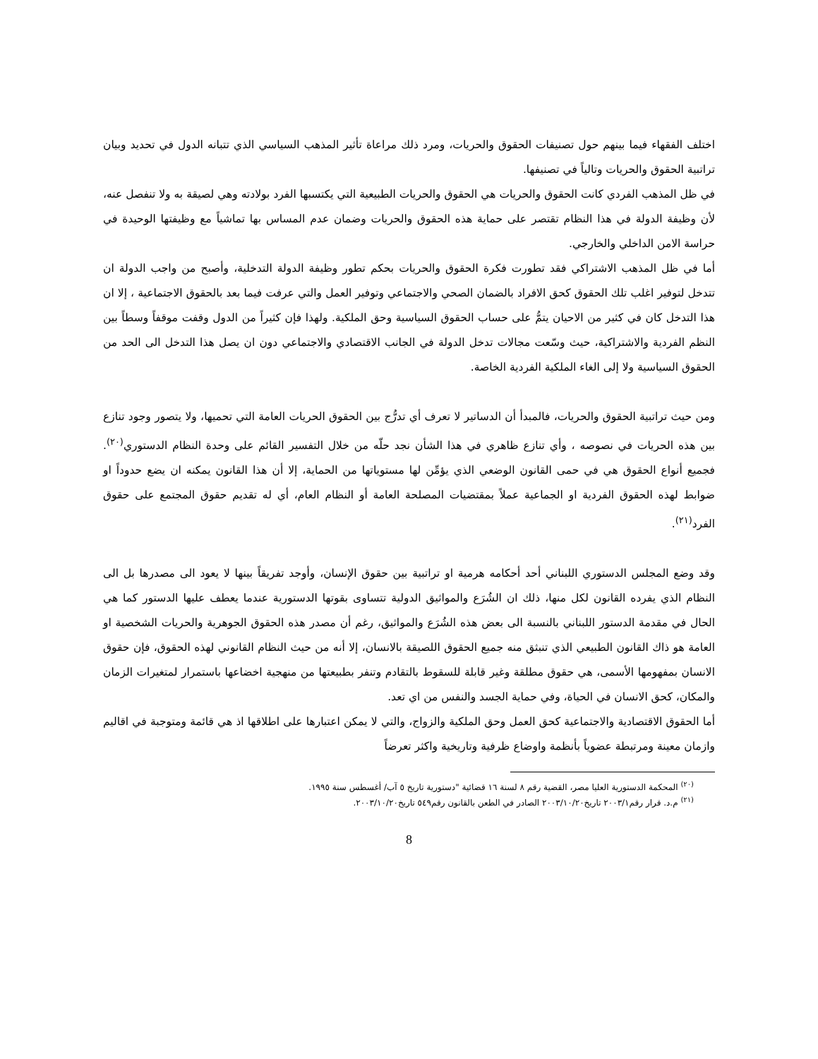اختلف الفقهاء فيما بينهم حول تصنيفات الحقوق والحريات، ومرد ذلك مراعاة تأثير المذهب السياسي الذي تتبانه الدول في تحديد وبيان تراتبية الحقوق والحريات وتالياً في تصنيفها.
في ظل المذهب الفردي كانت الحقوق والحريات هي الحقوق والحريات الطبيعية التي يكتسبها الفرد بولادته وهي لصيقة به ولا تنفصل عنه، لأن وظيفة الدولة في هذا النظام تقتصر على حماية هذه الحقوق والحريات وضمان عدم المساس بها تماشياً مع وظيفتها الوحيدة في حراسة الامن الداخلي والخارجي.
أما في ظل المذهب الاشتراكي فقد تطورت فكرة الحقوق والحريات بحكم تطور وظيفة الدولة التدخلية، وأصبح من واجب الدولة ان تتدخل لتوفير اغلب تلك الحقوق كحق الافراد بالضمان الصحي والاجتماعي وتوفير العمل والتي عرفت فيما بعد بالحقوق الاجتماعية ، إلا ان هذا التدخل كان في كثير من الاحيان يتمُّ على حساب الحقوق السياسية وحق الملكية. ولهذا فإن كثيراً من الدول وقفت موقفاً وسطاً بين النظم الفردية والاشتراكية، حيث وسّعت مجالات تدخل الدولة في الجانب الاقتصادي والاجتماعي دون ان يصل هذا التدخل الى الحد من الحقوق السياسية ولا إلى الغاء الملكية الفردية الخاصة.
ومن حيث تراتبية الحقوق والحريات، فالمبدأ أن الدساتير لا تعرف أي تدرُّج بين الحقوق الحريات العامة التي تحميها، ولا يتصور وجود تنازع بين هذه الحريات في نصوصه ، وأي تنازع ظاهري في هذا الشأن نجد حلّه من خلال التفسير القائم على وحدة النظام الدستوري<sup>(٢٠)</sup>. فجميع أنواع الحقوق هي في حمى القانون الوضعي الذي يؤمِّن لها مستوياتها من الحماية، إلا أن هذا القانون يمكنه ان يضع حدوداً او ضوابط لهذه الحقوق الفردية او الجماعية عملاً بمقتضيات المصلحة العامة أو النظام العام، أي له تقديم حقوق المجتمع على حقوق الفرد<sup>(٢١)</sup>.
وقد وضع المجلس الدستوري اللبناني أحد أحكامه هرمية او تراتبية بين حقوق الإنسان، وأوجد تفريقاً بينها لا يعود الى مصدرها بل الى النظام الذي يفرده القانون لكل منها، ذلك ان الشُرَع والمواثيق الدولية تتساوى بقوتها الدستورية عندما يعطف عليها الدستور كما هي الحال في مقدمة الدستور اللبناني بالنسبة الى بعض هذه الشُرَع والمواثيق، رغم أن مصدر هذه الحقوق الجوهرية والحريات الشخصية او العامة هو ذاك القانون الطبيعي الذي تنبثق منه جميع الحقوق اللصيقة بالانسان، إلا أنه من حيث النظام القانوني لهذه الحقوق، فإن حقوق الانسان بمفهومها الأسمى، هي حقوق مطلقة وغير قابلة للسقوط بالتقادم وتنفر بطبيعتها من منهجية اخضاعها باستمرار لمتغيرات الزمان والمكان، كحق الانسان في الحياة، وفي حماية الجسد والنفس من اي تعد.
أما الحقوق الاقتصادية والاجتماعية كحق العمل وحق الملكية والزواج، والتي لا يمكن اعتبارها على اطلاقها اذ هي قائمة ومتوجبة في اقاليم وازمان معينة ومرتبطة عضوياً بأنظمة واوضاع ظرفية وتاريخية واكثر تعرضاً
<sup>(٢٠)</sup> المحكمة الدستورية العليا مصر، القضية رقم ٨ لسنة ١٦ قضائية "دستورية تاريخ ٥ آب/ أغسطس سنة ١٩٩٥.
<sup>(٢١)</sup> م.د. قرار رقم٢٠٠٣/١ تاريخ٢٠٠٣/١٠/٢٠ الصادر في الطعن بالقانون رقم٥٤٩ تاريخ٢٠٠٣/١٠/٢٠.
8